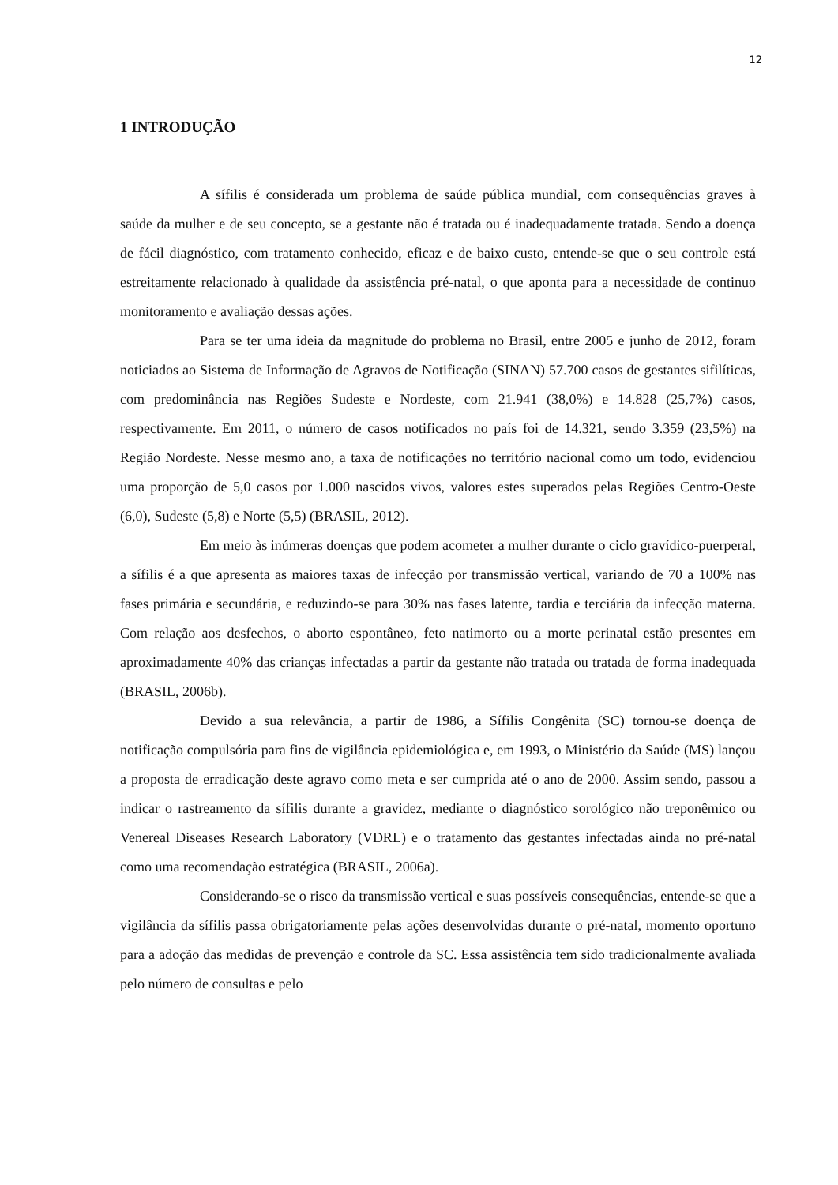12
1 INTRODUÇÃO
A sífilis é considerada um problema de saúde pública mundial, com consequências graves à saúde da mulher e de seu concepto, se a gestante não é tratada ou é inadequadamente tratada. Sendo a doença de fácil diagnóstico, com tratamento conhecido, eficaz e de baixo custo, entende-se que o seu controle está estreitamente relacionado à qualidade da assistência pré-natal, o que aponta para a necessidade de continuo monitoramento e avaliação dessas ações.
Para se ter uma ideia da magnitude do problema no Brasil, entre 2005 e junho de 2012, foram noticiados ao Sistema de Informação de Agravos de Notificação (SINAN) 57.700 casos de gestantes sifilíticas, com predominância nas Regiões Sudeste e Nordeste, com 21.941 (38,0%) e 14.828 (25,7%) casos, respectivamente. Em 2011, o número de casos notificados no país foi de 14.321, sendo 3.359 (23,5%) na Região Nordeste. Nesse mesmo ano, a taxa de notificações no território nacional como um todo, evidenciou uma proporção de 5,0 casos por 1.000 nascidos vivos, valores estes superados pelas Regiões Centro-Oeste (6,0), Sudeste (5,8) e Norte (5,5) (BRASIL, 2012).
Em meio às inúmeras doenças que podem acometer a mulher durante o ciclo gravídico-puerperal, a sífilis é a que apresenta as maiores taxas de infecção por transmissão vertical, variando de 70 a 100% nas fases primária e secundária, e reduzindo-se para 30% nas fases latente, tardia e terciária da infecção materna. Com relação aos desfechos, o aborto espontâneo, feto natimorto ou a morte perinatal estão presentes em aproximadamente 40% das crianças infectadas a partir da gestante não tratada ou tratada de forma inadequada (BRASIL, 2006b).
Devido a sua relevância, a partir de 1986, a Sífilis Congênita (SC) tornou-se doença de notificação compulsória para fins de vigilância epidemiológica e, em 1993, o Ministério da Saúde (MS) lançou a proposta de erradicação deste agravo como meta e ser cumprida até o ano de 2000. Assim sendo, passou a indicar o rastreamento da sífilis durante a gravidez, mediante o diagnóstico sorológico não treponêmico ou Venereal Diseases Research Laboratory (VDRL) e o tratamento das gestantes infectadas ainda no pré-natal como uma recomendação estratégica (BRASIL, 2006a).
Considerando-se o risco da transmissão vertical e suas possíveis consequências, entende-se que a vigilância da sífilis passa obrigatoriamente pelas ações desenvolvidas durante o pré-natal, momento oportuno para a adoção das medidas de prevenção e controle da SC. Essa assistência tem sido tradicionalmente avaliada pelo número de consultas e pelo